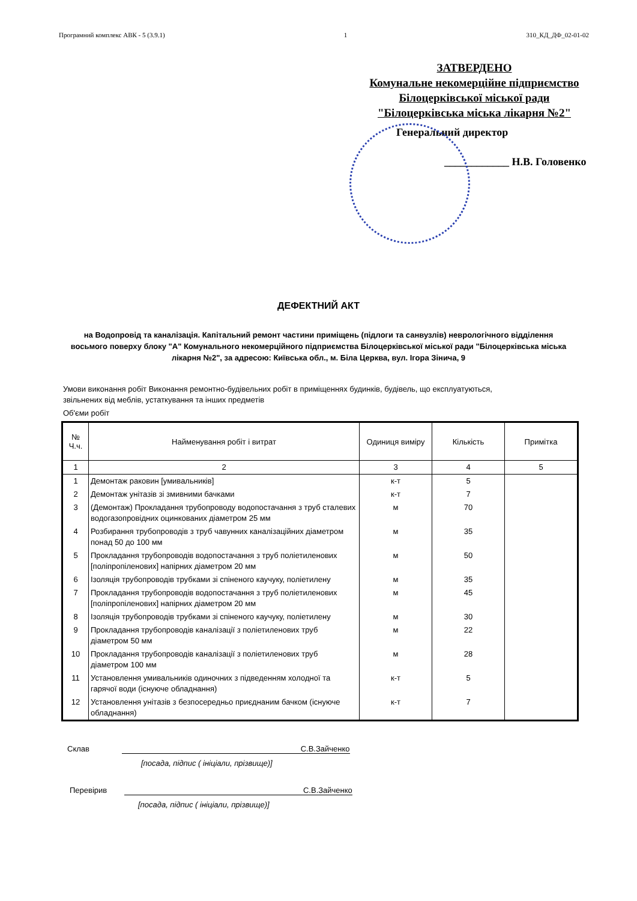Програмний комплекс АВК - 5 (3.9.1) 1 310_КД_ДФ_02-01-02
ЗАТВЕРДЕНО
Комунальне некомерційне підприємство
Білоцерківської міської ради
"Білоцерківська міська лікарня №2"
Генеральний директор
____________ Н.В. Головенко
ДЕФЕКТНИЙ АКТ
на Водопровід та каналізація. Капітальний ремонт частини приміщень (підлоги та санвузлів) неврологічного відділення восьмого поверху блоку "А" Комунального некомерційного підприємства Білоцерківської міської ради "Білоцерківська міська лікарня №2", за адресою: Київська обл., м. Біла Церква, вул. Ігора Зінича, 9
Умови виконання робіт Виконання ремонтно-будівельних робіт в приміщеннях будинків, будівель, що експлуатуються, звільнених від меблів, устаткування та інших предметів
Об'єми робіт
| № Ч.ч. | Найменування робіт і витрат | Одиниця виміру | Кількість | Примітка |
| --- | --- | --- | --- | --- |
| 1 | 2 | 3 | 4 | 5 |
| 1 | Демонтаж раковин [умивальників] | к-т | 5 | |
| 2 | Демонтаж унітазів зі змивними бачками | к-т | 7 | |
| 3 | (Демонтаж) Прокладання трубопроводу водопостачання з труб сталевих водогазопровідних оцинкованих діаметром 25 мм | м | 70 | |
| 4 | Розбирання трубопроводів з труб чавунних каналізаційних діаметром понад 50 до 100 мм | м | 35 | |
| 5 | Прокладання трубопроводів водопостачання з труб поліетиленових [поліпропіленових] напірних діаметром 20 мм | м | 50 | |
| 6 | Ізоляція трубопроводів трубками зі спіненого каучуку, поліетилену | м | 35 | |
| 7 | Прокладання трубопроводів водопостачання з труб поліетиленових [поліпропіленових] напірних діаметром 20 мм | м | 45 | |
| 8 | Ізоляція трубопроводів трубками зі спіненого каучуку, поліетилену | м | 30 | |
| 9 | Прокладання трубопроводів каналізації з поліетиленових труб діаметром 50 мм | м | 22 | |
| 10 | Прокладання трубопроводів каналізації з поліетиленових труб діаметром 100 мм | м | 28 | |
| 11 | Установлення умивальників одиночних з підведенням холодної та гарячої води (існуюче обладнання) | к-т | 5 | |
| 12 | Установлення унітазів з безпосередньо приєднаним бачком (існуюче обладнання) | к-т | 7 | |
Склав С.В.Зайченко
[посада, підпис ( ініціали, прізвище)]
Перевірив С.В.Зайченко
[посада, підпис ( ініціали, прізвище)]